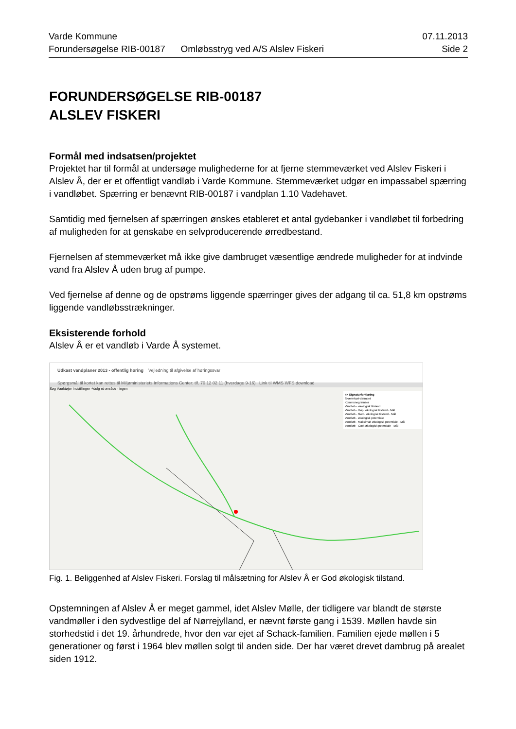Varde Kommune 07.11.2013
Forundersøgelse RIB-00187 Omløbsstryg ved A/S Alslev Fiskeri Side 2
FORUNDERSØGELSE RIB-00187
ALSLEV FISKERI
Formål med indsatsen/projektet
Projektet har til formål at undersøge mulighederne for at fjerne stemmeværket ved Alslev Fiskeri i Alslev Å, der er et offentligt vandløb i Varde Kommune. Stemmeværket udgør en impassabel spærring i vandløbet. Spærring er benævnt RIB-00187 i vandplan 1.10 Vadehavet.
Samtidig med fjernelsen af spærringen ønskes etableret et antal gydebanker i vandløbet til forbedring af muligheden for at genskabe en selvproducerende ørredbestand.
Fjernelsen af stemmeværket må ikke give dambruget væsentlige ændrede muligheder for at indvinde vand fra Alslev Å uden brug af pumpe.
Ved fjernelse af denne og de opstrøms liggende spærringer gives der adgang til ca. 51,8 km opstrøms liggende vandløbsstrækninger.
Eksisterende forhold
Alslev Å er et vandløb i Varde Å systemet.
Udkast vandplaner 2013 - offentlig høring Vejledning til afgivelse af høringssvar
Spørgsmål til kortet kan rettes til Miljøministeriets Informations Center: tlf. 70 12 02 11 (hverdage 9-16) Link til WMS WFS download
Søg Værktøjer Indstillinger -Vælg et område - ingen
>> Signaturforklaring
Skærmkort-dæmpet
Kommunegrænser
Vandløb - økologisk tilstand
Vandløb - Høj - økologisk tilstand - Mål
Vandløb - God - økologisk tilstand - Mål
Vandløb - økologisk potentiale
Vandløb - Maksimalt økologisk potentiale - Mål
Vandløb - Godt økologisk potentiale - Mål
Fig. 1. Beliggenhed af Alslev Fiskeri. Forslag til målsætning for Alslev Å er God økologisk tilstand.
Opstemningen af Alslev Å er meget gammel, idet Alslev Mølle, der tidligere var blandt de største vandmøller i den sydvestlige del af Nørrejylland, er nævnt første gang i 1539. Møllen havde sin storhedstid i det 19. århundrede, hvor den var ejet af Schack-familien. Familien ejede møllen i 5 generationer og først i 1964 blev møllen solgt til anden side. Der har været drevet dambrug på arealet siden 1912.